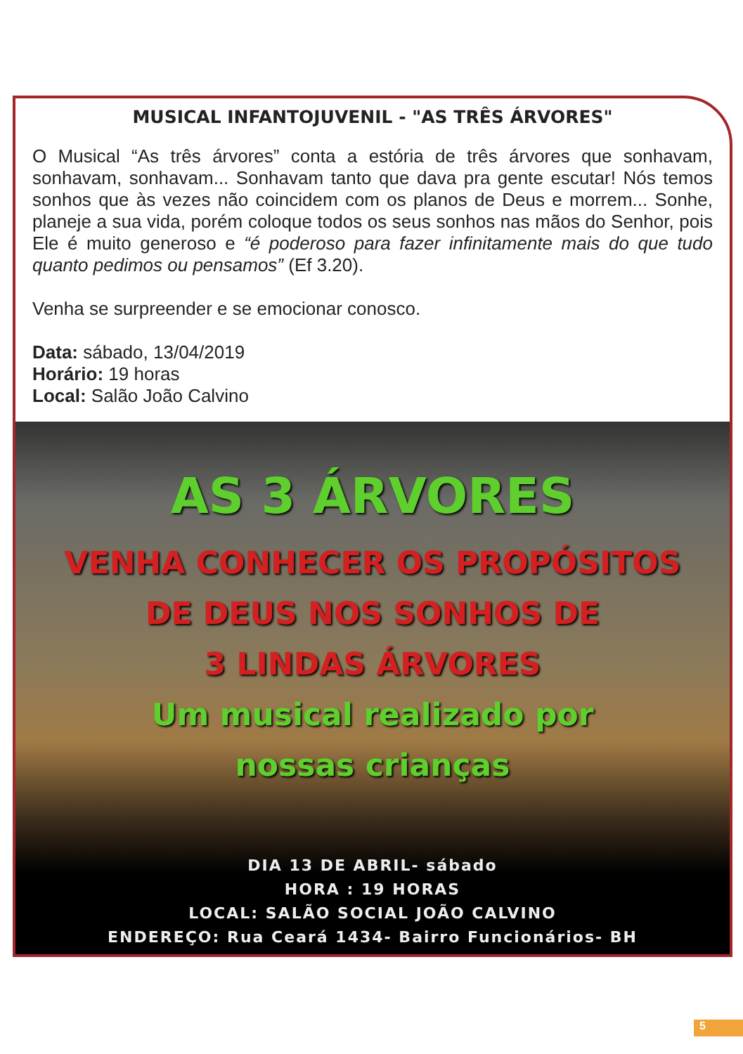MUSICAL INFANTOJUVENIL - "AS TRÊS ÁRVORES"
O Musical “As três árvores” conta a estória de três árvores que sonhavam, sonhavam, sonhavam... Sonhavam tanto que dava pra gente escutar! Nós temos sonhos que às vezes não coincidem com os planos de Deus e morrem... Sonhe, planeje a sua vida, porém coloque todos os seus sonhos nas mãos do Senhor, pois Ele é muito generoso e “é poderoso para fazer infinitamente mais do que tudo quanto pedimos ou pensamos” (Ef 3.20).
Venha se surpreender e se emocionar conosco.
Data: sábado, 13/04/2019
Horário: 19 horas
Local: Salão João Calvino
AS 3 ÁRVORES
VENHA CONHECER OS PROPÓSITOS
DE DEUS NOS SONHOS DE
3 LINDAS ÁRVORES
Um musical realizado por
nossas crianças
DIA 13 DE ABRIL- sábado
HORA : 19 HORAS
LOCAL: SALÃO SOCIAL JOÃO CALVINO
ENDEREÇO: Rua Ceará 1434- Bairro Funcionários- BH
5